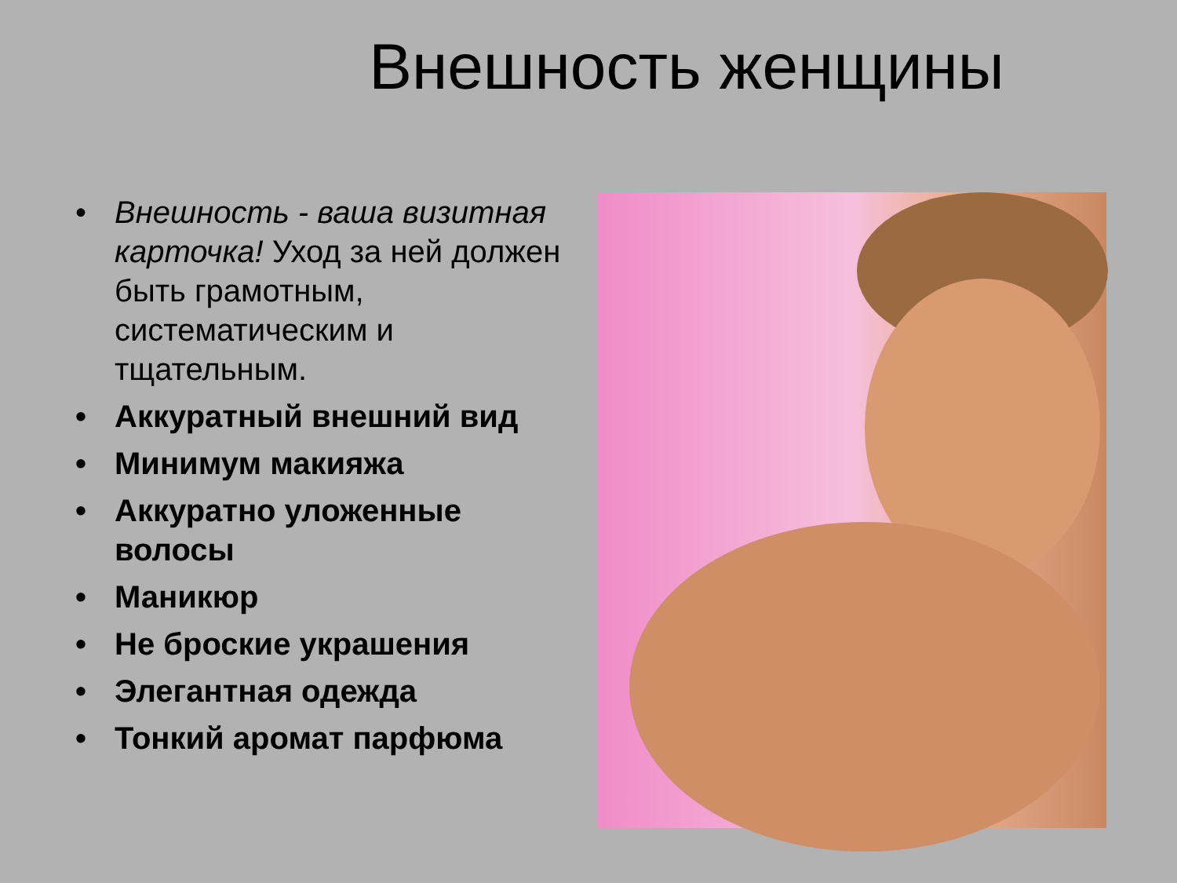Внешность женщины
• Внешность - ваша визитная карточка! Уход за ней должен быть грамотным, систематическим и тщательным.
• Аккуратный внешний вид
• Минимум макияжа
• Аккуратно уложенные волосы
• Маникюр
• Не броские украшения
• Элегантная одежда
• Тонкий аромат парфюма